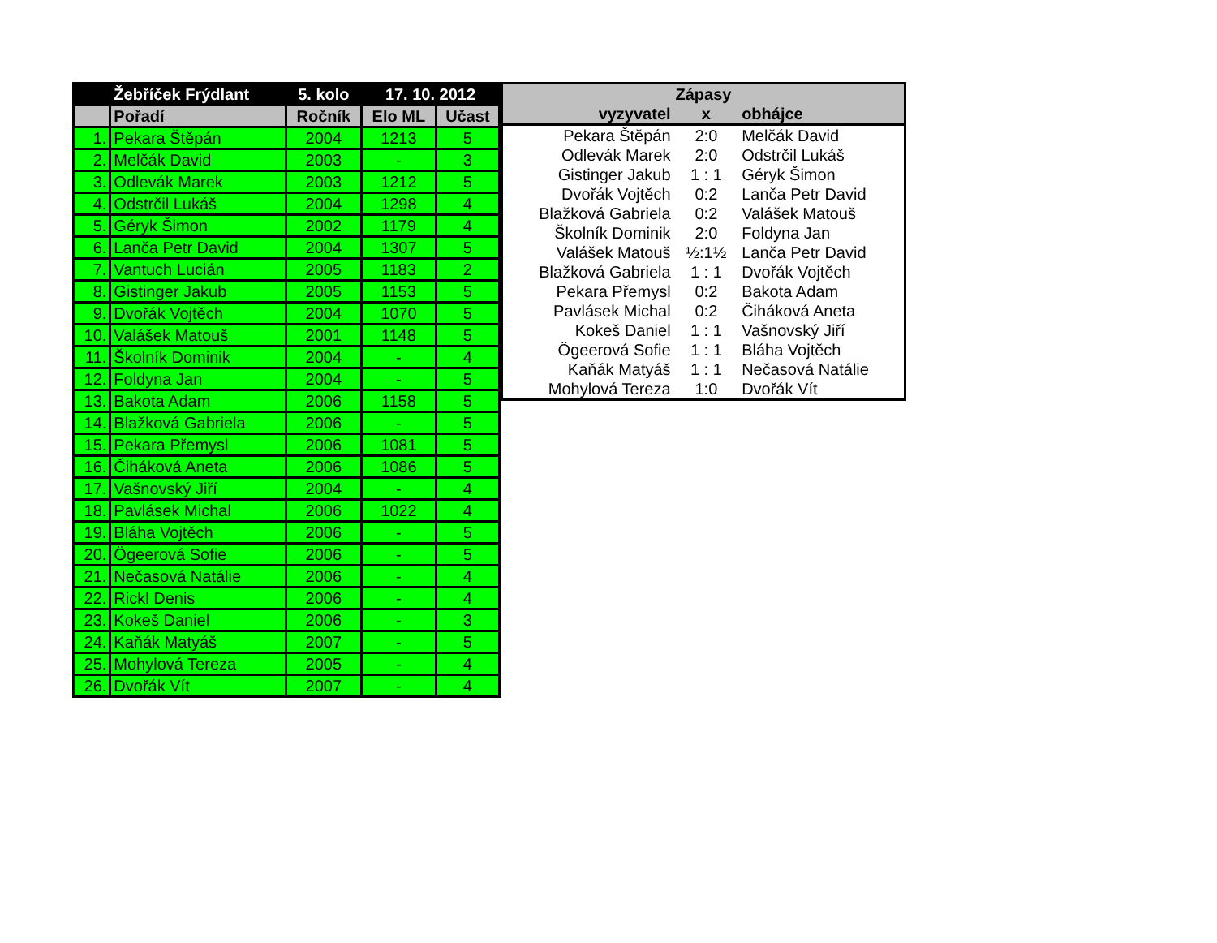| | Žebříček Frýdlant | 5. kolo | 17. 10. 2012 | |
| --- | --- | --- | --- | --- |
| | Pořadí | Ročník | Elo ML | Učast |
| 1. | Pekara Štěpán | 2004 | 1213 | 5 |
| 2. | Melčák David | 2003 | - | 3 |
| 3. | Odlevák Marek | 2003 | 1212 | 5 |
| 4. | Odstrčil Lukáš | 2004 | 1298 | 4 |
| 5. | Géryk Šimon | 2002 | 1179 | 4 |
| 6. | Lanča Petr David | 2004 | 1307 | 5 |
| 7. | Vantuch Lucián | 2005 | 1183 | 2 |
| 8. | Gistinger Jakub | 2005 | 1153 | 5 |
| 9. | Dvořák Vojtěch | 2004 | 1070 | 5 |
| 10. | Valášek Matouš | 2001 | 1148 | 5 |
| 11. | Školník Dominik | 2004 | - | 4 |
| 12. | Foldyna Jan | 2004 | - | 5 |
| 13. | Bakota Adam | 2006 | 1158 | 5 |
| 14. | Blažková Gabriela | 2006 | - | 5 |
| 15. | Pekara Přemysl | 2006 | 1081 | 5 |
| 16. | Čiháková Aneta | 2006 | 1086 | 5 |
| 17. | Vašnovský Jiří | 2004 | - | 4 |
| 18. | Pavlásek Michal | 2006 | 1022 | 4 |
| 19. | Bláha Vojtěch | 2006 | - | 5 |
| 20. | Ögeerová Sofie | 2006 | - | 5 |
| 21. | Nečasová Natálie | 2006 | - | 4 |
| 22. | Rickl Denis | 2006 | - | 4 |
| 23. | Kokeš Daniel | 2006 | - | 3 |
| 24. | Kaňák Matyáš | 2007 | - | 5 |
| 25. | Mohylová Tereza | 2005 | - | 4 |
| 26. | Dvořák Vít | 2007 | - | 4 |
| Zápasy | | |
| --- | --- | --- |
| vyzyvatel | x | obhájce |
| Pekara Štěpán | 2:0 | Melčák David |
| Odlevák Marek | 2:0 | Odstrčil Lukáš |
| Gistinger Jakub | 1 : 1 | Géryk Šimon |
| Dvořák Vojtěch | 0:2 | Lanča Petr David |
| Blažková Gabriela | 0:2 | Valášek Matouš |
| Školník Dominik | 2:0 | Foldyna Jan |
| Valášek Matouš | ½:1½ | Lanča Petr David |
| Blažková Gabriela | 1 : 1 | Dvořák Vojtěch |
| Pekara Přemysl | 0:2 | Bakota Adam |
| Pavlásek Michal | 0:2 | Čiháková Aneta |
| Kokeš Daniel | 1 : 1 | Vašnovský Jiří |
| Ögeerová Sofie | 1 : 1 | Bláha Vojtěch |
| Kaňák Matyáš | 1 : 1 | Nečasová Natálie |
| Mohylová Tereza | 1:0 | Dvořák Vít |